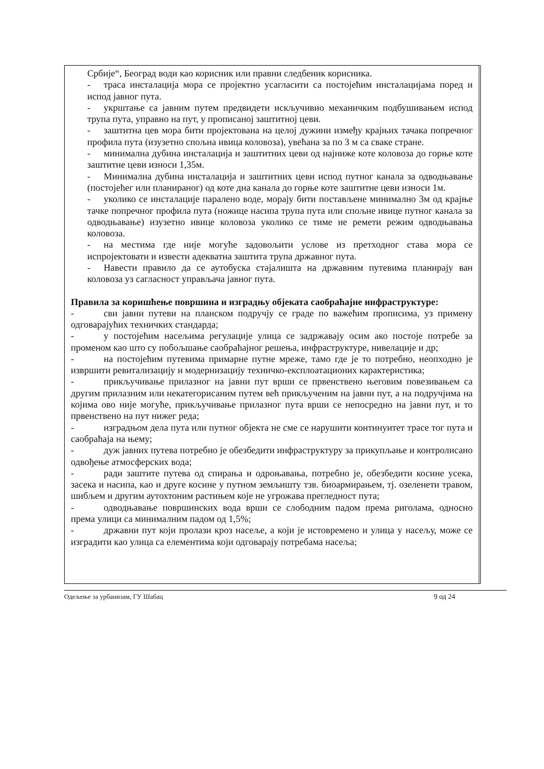Србије“, Београд води као корисник или правни следбеник корисника.
- траса инсталација мора се пројектно усагласити са постојећим инсталацијама поред и испод јавног пута.
- укрштање са јавним путем предвидети искључивио механичким подбушивањем испод трупа пута, управно на пут, у прописаној заштитној цеви.
- заштитна цев мора бити пројектована на целој дужини између крајњих тачака попречног профила пута (изузетно спољна ивица коловоза), увећана за по 3 м са сваке стране.
- минимална дубина инсталација и заштитних цеви од најниже коте коловоза до горње коте заштитне цеви износи 1,35м.
- Минимална дубина инсталација и заштитних цеви испод путног канала за одводњавање (постојећег или планираног) од коте дна канала до горње коте заштитне цеви износи 1м.
- уколико се инсталације паралено воде, морају бити постављене минимално 3м од крајње тачке попречног профила пута (ножице насипа трупа пута или спољне ивице путног канала за одводњавање) изузетно ивице коловоза уколико се тиме не ремети режим одводњавања коловоза.
- на местима где није могуће задовољити услове из претходног става мора се испројектовати и извести адекватна заштита трупа државног пута.
- Навести правило да се аутобуска стајалишта на државним путевима планирају ван коловоза уз сагласност управљача јавног пута.
Правила за коришћење површина и изградњу објеката саобраћајне инфраструктуре:
- сви јавни путеви на планском подручју се граде по важећим прописима, уз примену одговарајућих техничких стандарда;
- у постојећим насељима регулације улица се задржавају осим ако постоје потребе за променом као што су побољшање саобраћајног решења, инфраструктуре, нивелације и др;
- на постојећим путевима примарне путне мреже, тамо где је то потребно, неопходно је извршити ревитализацију и модернизацију техничко-експлоатационих карактеристика;
- прикључивање прилазног на јавни пут врши се првенствено његовим повезивањем са другим прилазним или некатегорисаним путем већ прикљученим на јавни пут, а на подручјима на којима ово није могуће, прикључивање прилазног пута врши се непосредно на јавни пут, и то првенствено на пут нижег реда;
- изградњом дела пута или путног објекта не сме се нарушити континуитет трасе тог пута и саобраћаја на њему;
- дуж јавних путева потребно је обезбедити инфраструктуру за прикупљање и контролисано одвођење атмосферских вода;
- ради заштите путева од спирања и одроњавања, потребно је, обезбедити косине усека, засека и насипа, као и друге косине у путном земљишту тзв. биоармирањем, тј. озеленети травом, шибљем и другим аутохтоним растињем које не угрожава прегледност пута;
- одводњавање површинских вода врши се слободним падом према риголама, односно према улици са минималним падом од 1,5%;
- државни пут који пролази кроз насеље, а који је истовремено и улица у насељу, може се изградити као улица са елементима који одговарају потребама насеља;
Одељење за урбанизам, ГУ Шабац 9 од 24